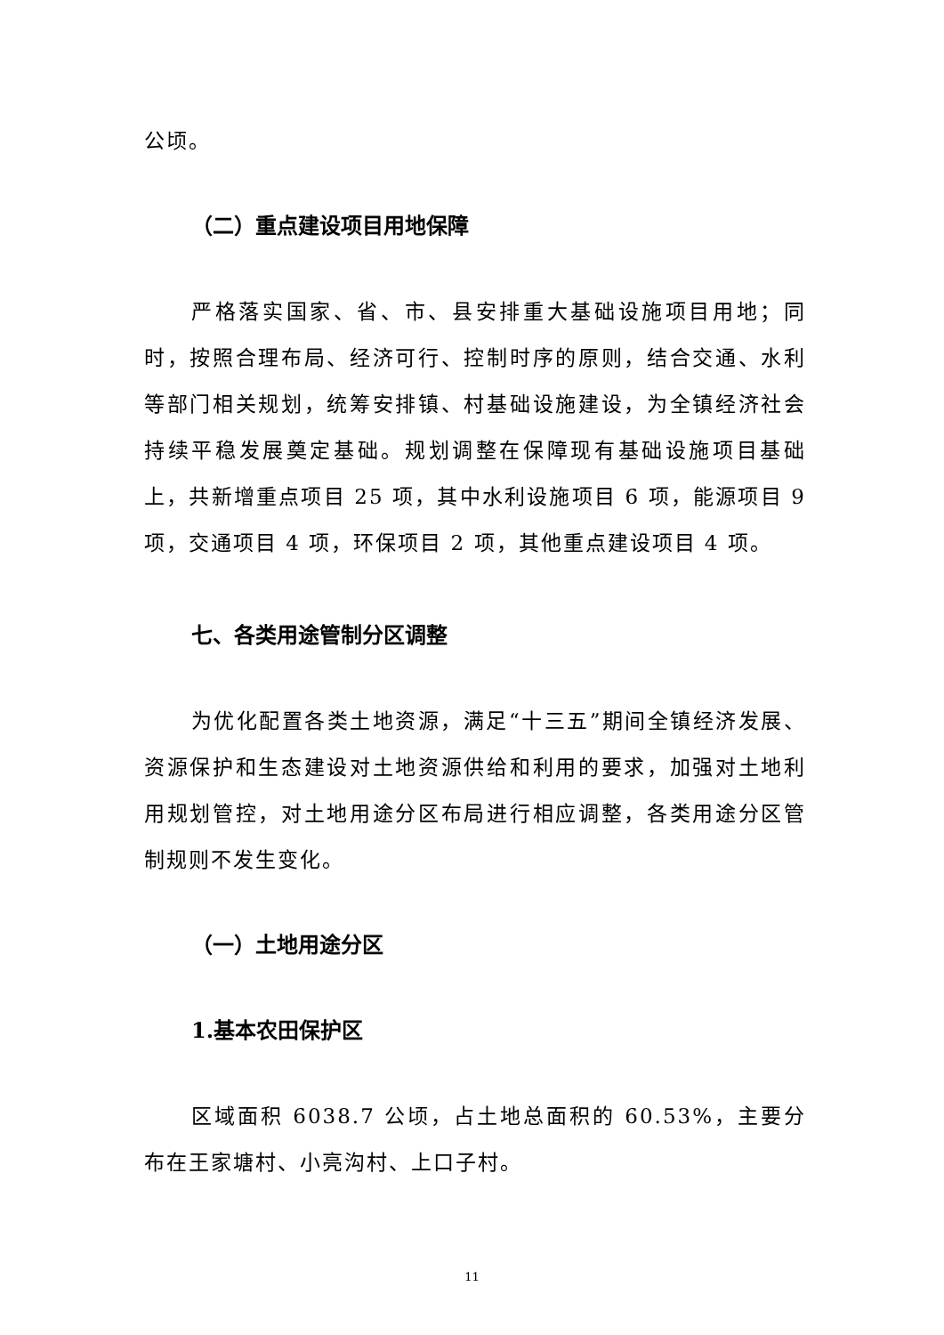公顷。
（二）重点建设项目用地保障
严格落实国家、省、市、县安排重大基础设施项目用地；同时，按照合理布局、经济可行、控制时序的原则，结合交通、水利等部门相关规划，统筹安排镇、村基础设施建设，为全镇经济社会持续平稳发展奠定基础。规划调整在保障现有基础设施项目基础上，共新增重点项目 25 项，其中水利设施项目 6 项，能源项目 9 项，交通项目 4 项，环保项目 2 项，其他重点建设项目 4 项。
七、各类用途管制分区调整
为优化配置各类土地资源，满足“十三五”期间全镇经济发展、资源保护和生态建设对土地资源供给和利用的要求，加强对土地利用规划管控，对土地用途分区布局进行相应调整，各类用途分区管制规则不发生变化。
（一）土地用途分区
1.基本农田保护区
区域面积 6038.7 公顷，占土地总面积的 60.53%，主要分布在王家塘村、小亮沟村、上口子村。
11